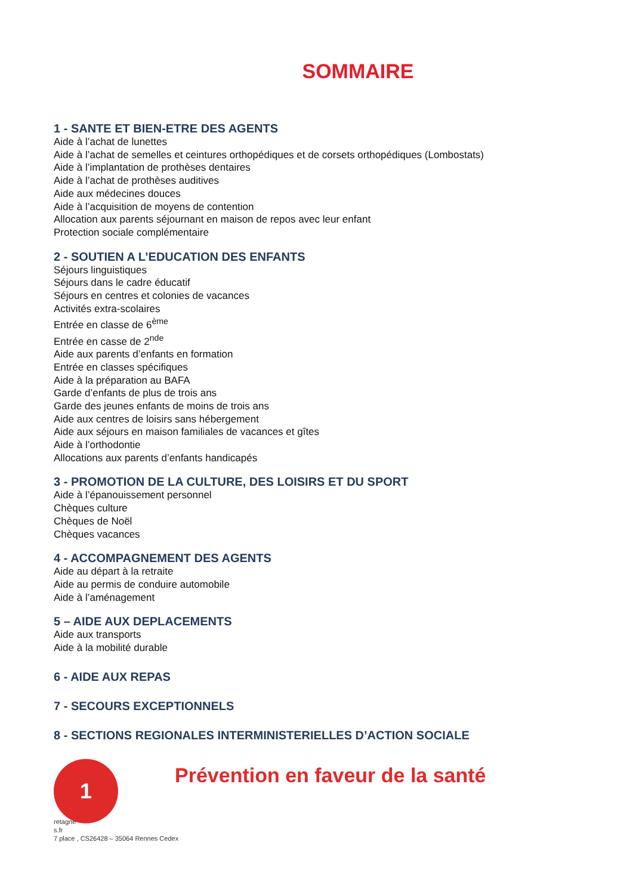SOMMAIRE
1 - SANTE ET BIEN-ETRE DES AGENTS
Aide à l’achat de lunettes
Aide à l’achat de semelles et ceintures orthopédiques et de corsets orthopédiques (Lombostats)
Aide à l’implantation de prothèses dentaires
Aide à l’achat de prothèses auditives
Aide aux médecines douces
Aide à l’acquisition de moyens de contention
Allocation aux parents séjournant en maison de repos avec leur enfant
Protection sociale complémentaire
2 - SOUTIEN A L’EDUCATION DES ENFANTS
Séjours linguistiques
Séjours dans le cadre éducatif
Séjours en centres et colonies de vacances
Activités extra-scolaires
Entrée en classe de 6<sup>ème</sup>
Entrée en casse de 2<sup>nde</sup>
Aide aux parents d’enfants en formation
Entrée en classes spécifiques
Aide à la préparation au BAFA
Garde d’enfants de plus de trois ans
Garde des jeunes enfants de moins de trois ans
Aide aux centres de loisirs sans hébergement
Aide aux séjours en maison familiales de vacances et gîtes
Aide à l’orthodontie
Allocations aux parents d’enfants handicapés
3 - PROMOTION DE LA CULTURE, DES LOISIRS ET DU SPORT
Aide à l’épanouissement personnel
Chèques culture
Chèques de Noël
Chèques vacances
4 - ACCOMPAGNEMENT DES AGENTS
Aide au départ à la retraite
Aide au permis de conduire automobile
Aide à l’aménagement
5 – AIDE AUX DEPLACEMENTS
Aide aux transports
Aide à la mobilité durable
6 - AIDE AUX REPAS
7 - SECOURS EXCEPTIONNELS
8 - SECTIONS REGIONALES INTERMINISTERIELLES D’ACTION SOCIALE
1
Prévention en faveur de la santé
retagne
s.fr
7 place , CS26428 – 35064 Rennes Cedex